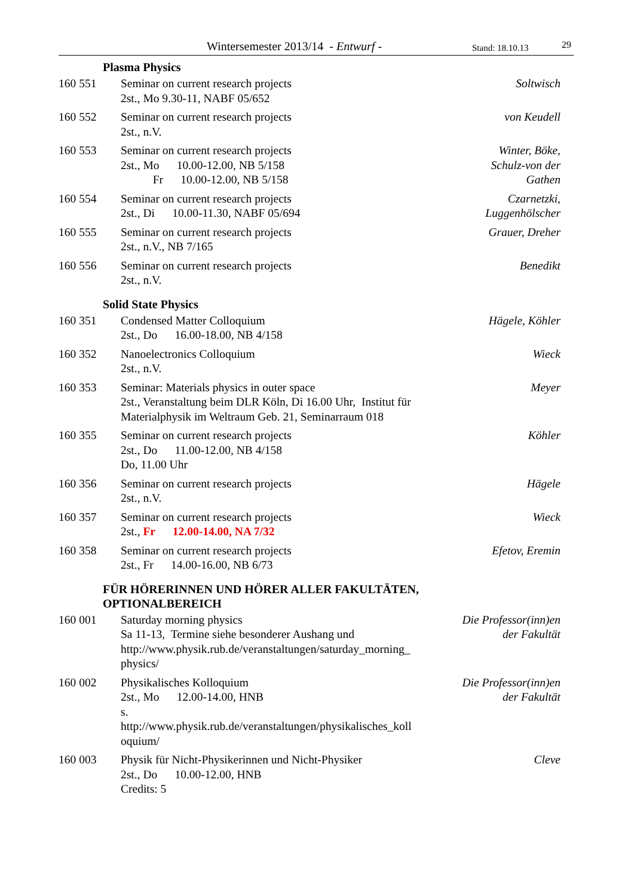Wintersemester 2013/14 - Entwurf - Stand: 18.10.13 29
Plasma Physics
| 160 551 | Seminar on current research projects 2st., Mo 9.30-11, NABF 05/652 | Soltwisch |
| 160 552 | Seminar on current research projects 2st., n.V. | von Keudell |
| 160 553 | Seminar on current research projects 2st., Mo 10.00-12.00, NB 5/158 Fr 10.00-12.00, NB 5/158 | Winter, Böke, Schulz-von der Gathen |
| 160 554 | Seminar on current research projects 2st., Di 10.00-11.30, NABF 05/694 | Czarnetzki, Luggenhölscher |
| 160 555 | Seminar on current research projects 2st., n.V., NB 7/165 | Grauer, Dreher |
| 160 556 | Seminar on current research projects 2st., n.V. | Benedikt |
Solid State Physics
| 160 351 | Condensed Matter Colloquium 2st., Do 16.00-18.00, NB 4/158 | Hägele, Köhler |
| 160 352 | Nanoelectronics Colloquium 2st., n.V. | Wieck |
| 160 353 | Seminar: Materials physics in outer space 2st., Veranstaltung beim DLR Köln, Di 16.00 Uhr, Institut für Materialphysik im Weltraum Geb. 21, Seminarraum 018 | Meyer |
| 160 355 | Seminar on current research projects 2st., Do 11.00-12.00, NB 4/158 Do, 11.00 Uhr | Köhler |
| 160 356 | Seminar on current research projects 2st., n.V. | Hägele |
| 160 357 | Seminar on current research projects 2st., Fr 12.00-14.00, NA 7/32 | Wieck |
| 160 358 | Seminar on current research projects 2st., Fr 14.00-16.00, NB 6/73 | Efetov, Eremin |
FÜR HÖRERINNEN UND HÖRER ALLER FAKULTÄTEN,
OPTIONALBEREICH
| 160 001 | Saturday morning physics Sa 11-13, Termine siehe besonderer Aushang und http://www.physik.rub.de/veranstaltungen/saturday_morning_ physics/ | Die Professor(inn)en der Fakultät |
| 160 002 | Physikalisches Kolloquium 2st., Mo 12.00-14.00, HNB s. http://www.physik.rub.de/veranstaltungen/physikalisches_koll oquium/ | Die Professor(inn)en der Fakultät |
| 160 003 | Physik für Nicht-Physikerinnen und Nicht-Physiker 2st., Do 10.00-12.00, HNB Credits: 5 | Cleve |